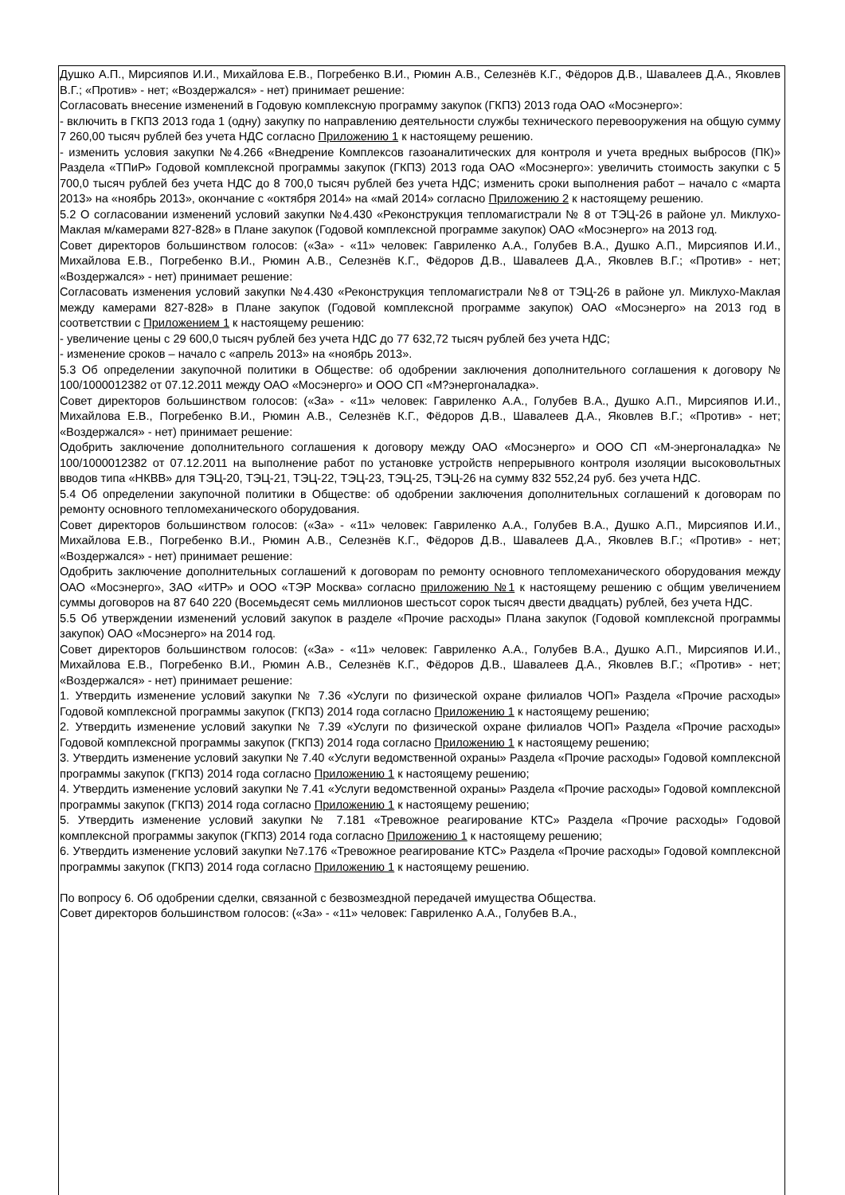Душко А.П., Мирсияпов И.И., Михайлова Е.В., Погребенко В.И., Рюмин А.В., Селезнёв К.Г., Фёдоров Д.В., Шавалеев Д.А., Яковлев В.Г.; «Против» - нет; «Воздержался» - нет) принимает решение:
Согласовать внесение изменений в Годовую комплексную программу закупок (ГКПЗ) 2013 года ОАО «Мосэнерго»:
- включить в ГКПЗ 2013 года 1 (одну) закупку по направлению деятельности службы технического перевооружения на общую сумму 7 260,00 тысяч рублей без учета НДС согласно Приложению 1 к настоящему решению.
- изменить условия закупки №4.266 «Внедрение Комплексов газоаналитических для контроля и учета вредных выбросов (ПК)» Раздела «ТПиР» Годовой комплексной программы закупок (ГКПЗ) 2013 года ОАО «Мосэнерго»: увеличить стоимость закупки с 5 700,0 тысяч рублей без учета НДС до 8 700,0 тысяч рублей без учета НДС; изменить сроки выполнения работ – начало с «марта 2013» на «ноябрь 2013», окончание с «октября 2014» на «май 2014» согласно Приложению 2 к настоящему решению.
5.2 О согласовании изменений условий закупки №4.430 «Реконструкция тепломагистрали № 8 от ТЭЦ-26 в районе ул. Миклухо-Маклая м/камерами 827-828» в Плане закупок (Годовой комплексной программе закупок) ОАО «Мосэнерго» на 2013 год.
Совет директоров большинством голосов: («За» - «11» человек: Гавриленко А.А., Голубев В.А., Душко А.П., Мирсияпов И.И., Михайлова Е.В., Погребенко В.И., Рюмин А.В., Селезнёв К.Г., Фёдоров Д.В., Шавалеев Д.А., Яковлев В.Г.; «Против» - нет; «Воздержался» - нет) принимает решение:
Согласовать изменения условий закупки №4.430 «Реконструкция тепломагистрали №8 от ТЭЦ-26 в районе ул. Миклухо-Маклая между камерами 827-828» в Плане закупок (Годовой комплексной программе закупок) ОАО «Мосэнерго» на 2013 год в соответствии с Приложением 1 к настоящему решению:
- увеличение цены с 29 600,0 тысяч рублей без учета НДС до 77 632,72 тысяч рублей без учета НДС;
- изменение сроков – начало с «апрель 2013» на «ноябрь 2013».
5.3 Об определении закупочной политики в Обществе: об одобрении заключения дополнительного соглашения к договору № 100/1000012382 от 07.12.2011 между ОАО «Мосэнерго» и ООО СП «М?энергоналадка».
Совет директоров большинством голосов: («За» - «11» человек: Гавриленко А.А., Голубев В.А., Душко А.П., Мирсияпов И.И., Михайлова Е.В., Погребенко В.И., Рюмин А.В., Селезнёв К.Г., Фёдоров Д.В., Шавалеев Д.А., Яковлев В.Г.; «Против» - нет; «Воздержался» - нет) принимает решение:
Одобрить заключение дополнительного соглашения к договору между ОАО «Мосэнерго» и ООО СП «М-энергоналадка» № 100/1000012382 от 07.12.2011 на выполнение работ по установке устройств непрерывного контроля изоляции высоковольтных вводов типа «НКВВ» для ТЭЦ-20, ТЭЦ-21, ТЭЦ-22, ТЭЦ-23, ТЭЦ-25, ТЭЦ-26 на сумму 832 552,24 руб. без учета НДС.
5.4 Об определении закупочной политики в Обществе: об одобрении заключения дополнительных соглашений к договорам по ремонту основного тепломеханического оборудования.
Совет директоров большинством голосов: («За» - «11» человек: Гавриленко А.А., Голубев В.А., Душко А.П., Мирсияпов И.И., Михайлова Е.В., Погребенко В.И., Рюмин А.В., Селезнёв К.Г., Фёдоров Д.В., Шавалеев Д.А., Яковлев В.Г.; «Против» - нет; «Воздержался» - нет) принимает решение:
Одобрить заключение дополнительных соглашений к договорам по ремонту основного тепломеханического оборудования между ОАО «Мосэнерго», ЗАО «ИТР» и ООО «ТЭР Москва» согласно приложению №1 к настоящему решению с общим увеличением суммы договоров на 87 640 220 (Восемьдесят семь миллионов шестьсот сорок тысяч двести двадцать) рублей, без учета НДС.
5.5 Об утверждении изменений условий закупок в разделе «Прочие расходы» Плана закупок (Годовой комплексной программы закупок) ОАО «Мосэнерго» на 2014 год.
Совет директоров большинством голосов: («За» - «11» человек: Гавриленко А.А., Голубев В.А., Душко А.П., Мирсияпов И.И., Михайлова Е.В., Погребенко В.И., Рюмин А.В., Селезнёв К.Г., Фёдоров Д.В., Шавалеев Д.А., Яковлев В.Г.; «Против» - нет; «Воздержался» - нет) принимает решение:
1. Утвердить изменение условий закупки № 7.36 «Услуги по физической охране филиалов ЧОП» Раздела «Прочие расходы» Годовой комплексной программы закупок (ГКПЗ) 2014 года согласно Приложению 1 к настоящему решению;
2. Утвердить изменение условий закупки № 7.39 «Услуги по физической охране филиалов ЧОП» Раздела «Прочие расходы» Годовой комплексной программы закупок (ГКПЗ) 2014 года согласно Приложению 1 к настоящему решению;
3. Утвердить изменение условий закупки № 7.40 «Услуги ведомственной охраны» Раздела «Прочие расходы» Годовой комплексной программы закупок (ГКПЗ) 2014 года согласно Приложению 1 к настоящему решению;
4. Утвердить изменение условий закупки № 7.41 «Услуги ведомственной охраны» Раздела «Прочие расходы» Годовой комплексной программы закупок (ГКПЗ) 2014 года согласно Приложению 1 к настоящему решению;
5. Утвердить изменение условий закупки № 7.181 «Тревожное реагирование КТС» Раздела «Прочие расходы» Годовой комплексной программы закупок (ГКПЗ) 2014 года согласно Приложению 1 к настоящему решению;
6. Утвердить изменение условий закупки №7.176 «Тревожное реагирование КТС» Раздела «Прочие расходы» Годовой комплексной программы закупок (ГКПЗ) 2014 года согласно Приложению 1 к настоящему решению.
По вопросу 6. Об одобрении сделки, связанной с безвозмездной передачей имущества Общества.
Совет директоров большинством голосов: («За» - «11» человек: Гавриленко А.А., Голубев В.А.,